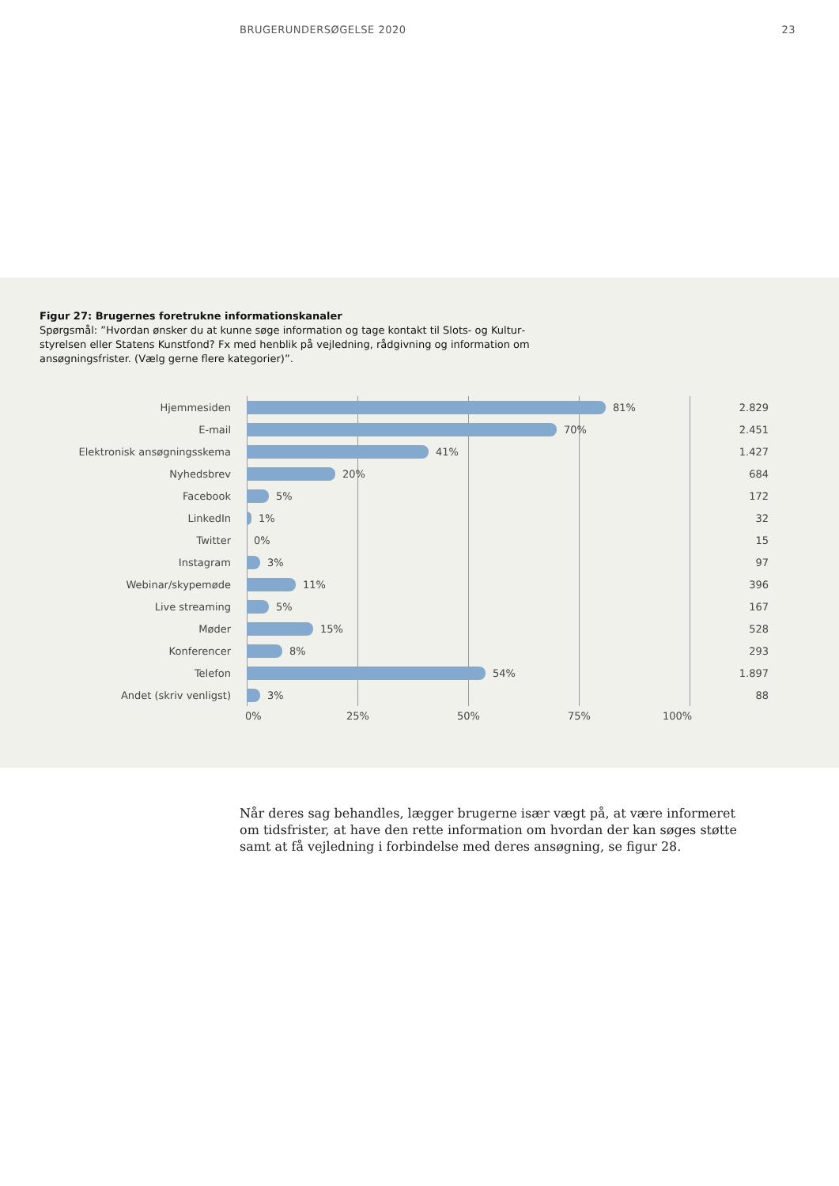BRUGERUNDERSØGELSE 2020 23
Figur 27: Brugernes foretrukne informationskanaler
Spørgsmål: ”Hvordan ønsker du at kunne søge information og tage kontakt til Slots- og Kultur­styrelsen eller Statens Kunstfond? Fx med henblik på vejledning, rådgivning og information om ansøgningsfrister. (Vælg gerne flere kategorier)”.
Hjemmesiden
81%
2.829
E-mail
70%
2.451
Elektronisk ansøgningsskema
41%
1.427
Nyhedsbrev
20%
684
Facebook
5%
172
LinkedIn
1%
32
Twitter
0%
15
Instagram
3%
97
Webinar/skypemøde
11%
396
Live streaming
5%
167
Møder
15%
528
Konferencer
8%
293
Telefon
54%
1.897
Andet (skriv venligst)
3%
88
0% 25% 50% 75% 100%
Når deres sag behandles, lægger brugerne især vægt på, at være informeret om tidsfrister, at have den rette information om hvordan der kan søges støtte samt at få vejledning i forbindelse med deres ansøgning, se figur 28.